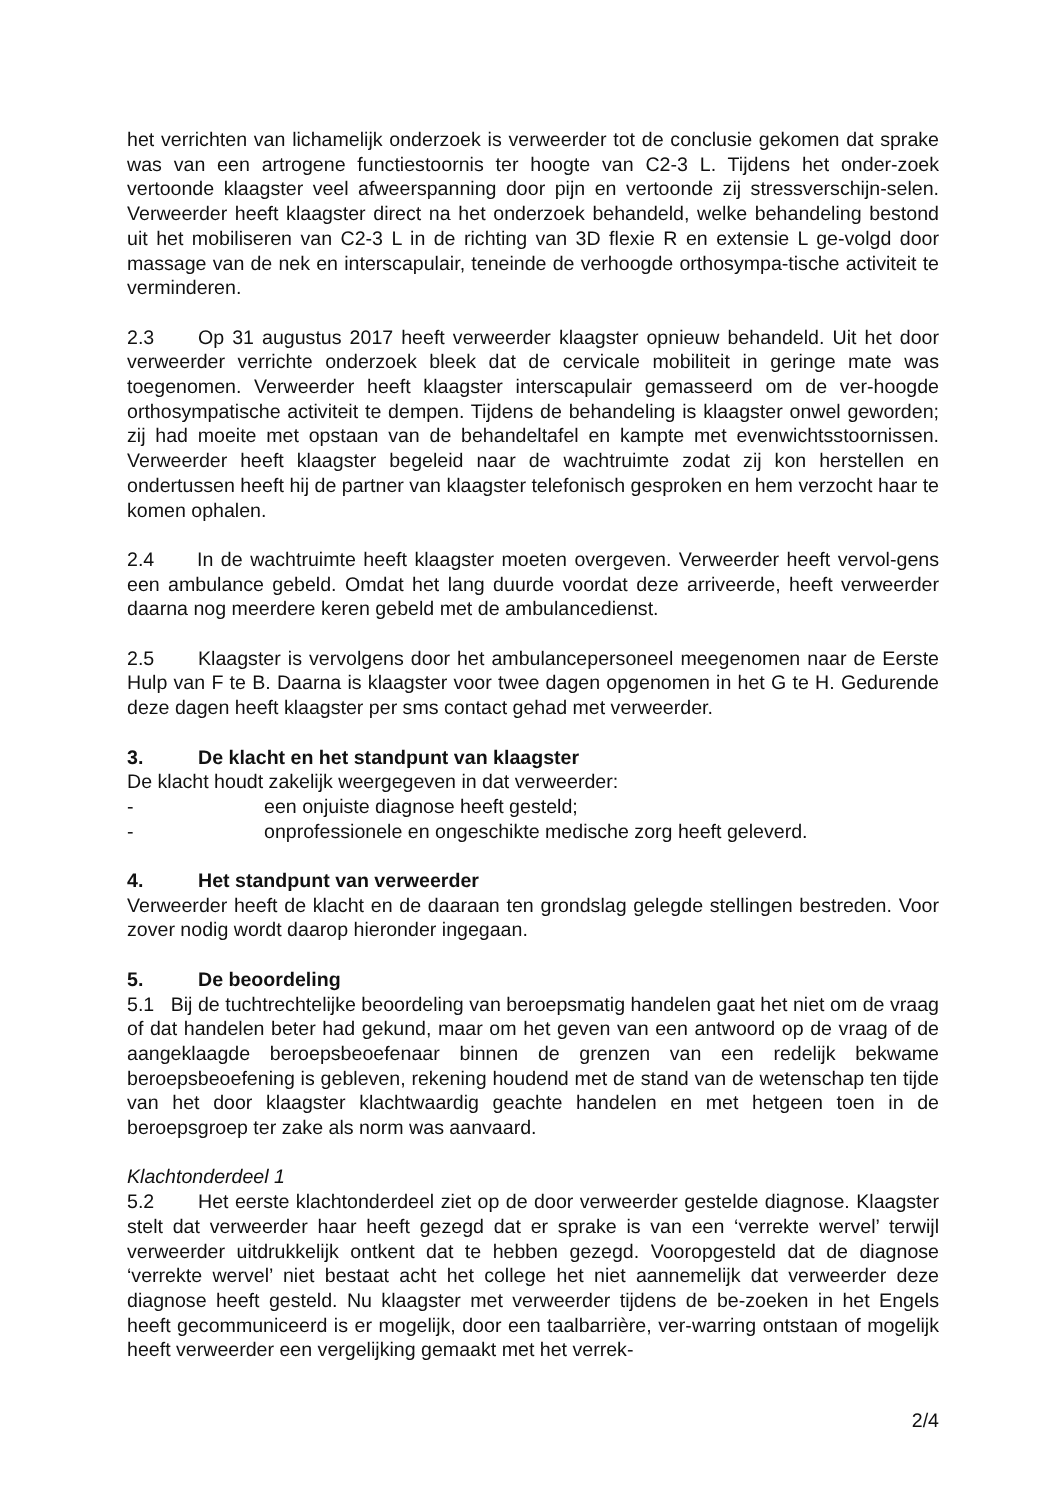het verrichten van lichamelijk onderzoek is verweerder tot de conclusie gekomen dat sprake was van een artrogene functiestoornis ter hoogte van C2-3 L. Tijdens het onder-zoek vertoonde klaagster veel afweerspanning door pijn en vertoonde zij stressverschijn-selen. Verweerder heeft klaagster direct na het onderzoek behandeld, welke behandeling bestond uit het mobiliseren van C2-3 L in de richting van 3D flexie R en extensie L ge-volgd door massage van de nek en interscapulair, teneinde de verhoogde orthosympa-tische activiteit te verminderen.
2.3 Op 31 augustus 2017 heeft verweerder klaagster opnieuw behandeld. Uit het door verweerder verrichte onderzoek bleek dat de cervicale mobiliteit in geringe mate was toegenomen. Verweerder heeft klaagster interscapulair gemasseerd om de ver-hoogde orthosympatische activiteit te dempen. Tijdens de behandeling is klaagster onwel geworden; zij had moeite met opstaan van de behandeltafel en kampte met evenwichtsstoornissen. Verweerder heeft klaagster begeleid naar de wachtruimte zodat zij kon herstellen en ondertussen heeft hij de partner van klaagster telefonisch gesproken en hem verzocht haar te komen ophalen.
2.4 In de wachtruimte heeft klaagster moeten overgeven. Verweerder heeft vervol-gens een ambulance gebeld. Omdat het lang duurde voordat deze arriveerde, heeft verweerder daarna nog meerdere keren gebeld met de ambulancedienst.
2.5 Klaagster is vervolgens door het ambulancepersoneel meegenomen naar de Eerste Hulp van F te B. Daarna is klaagster voor twee dagen opgenomen in het G te H. Gedurende deze dagen heeft klaagster per sms contact gehad met verweerder.
3. De klacht en het standpunt van klaagster
De klacht houdt zakelijk weergegeven in dat verweerder:
- een onjuiste diagnose heeft gesteld;
- onprofessionele en ongeschikte medische zorg heeft geleverd.
4. Het standpunt van verweerder
Verweerder heeft de klacht en de daaraan ten grondslag gelegde stellingen bestreden. Voor zover nodig wordt daarop hieronder ingegaan.
5. De beoordeling
5.1 Bij de tuchtrechtelijke beoordeling van beroepsmatig handelen gaat het niet om de vraag of dat handelen beter had gekund, maar om het geven van een antwoord op de vraag of de aangeklaagde beroepsbeoefenaar binnen de grenzen van een redelijk bekwame beroepsbeoefening is gebleven, rekening houdend met de stand van de wetenschap ten tijde van het door klaagster klachtwaardig geachte handelen en met hetgeen toen in de beroepsgroep ter zake als norm was aanvaard.
Klachtonderdeel 1
5.2 Het eerste klachtonderdeel ziet op de door verweerder gestelde diagnose. Klaagster stelt dat verweerder haar heeft gezegd dat er sprake is van een ‘verrekte wervel’ terwijl verweerder uitdrukkelijk ontkent dat te hebben gezegd. Vooropgesteld dat de diagnose ‘verrekte wervel’ niet bestaat acht het college het niet aannemelijk dat verweerder deze diagnose heeft gesteld. Nu klaagster met verweerder tijdens de be-zoeken in het Engels heeft gecommuniceerd is er mogelijk, door een taalbarrière, ver-warring ontstaan of mogelijk heeft verweerder een vergelijking gemaakt met het verrek-
2/4